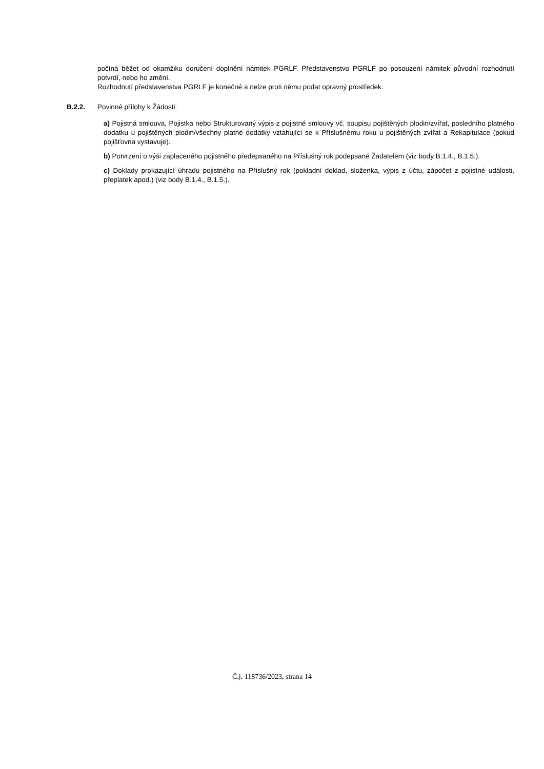počíná běžet od okamžiku doručení doplnění námitek PGRLF. Představenstvo PGRLF po posouzení námitek původní rozhodnutí potvrdí, nebo ho změní.
Rozhodnutí představenstva PGRLF je konečné a nelze proti němu podat opravný prostředek.
B.2.2. Povinné přílohy k Žádosti:
a) Pojistná smlouva, Pojistka nebo Strukturovaný výpis z pojistné smlouvy vč. soupisu pojištěných plodin/zvířat, posledního platného dodatku u pojištěných plodin/všechny platné dodatky vztahující se k Příslušnému roku u pojištěných zvířat a Rekapitulace (pokud pojišťovna vystavuje).
b) Potvrzení o výši zaplaceného pojistného předepsaného na Příslušný rok podepsané Žadatelem (viz body B.1.4., B.1.5.).
c) Doklady prokazující úhradu pojistného na Příslušný rok (pokladní doklad, složenka, výpis z účtu, zápočet z pojistné události, přeplatek apod.) (viz body B.1.4., B.1.5.).
Č.j. 118736/2023, strana 14